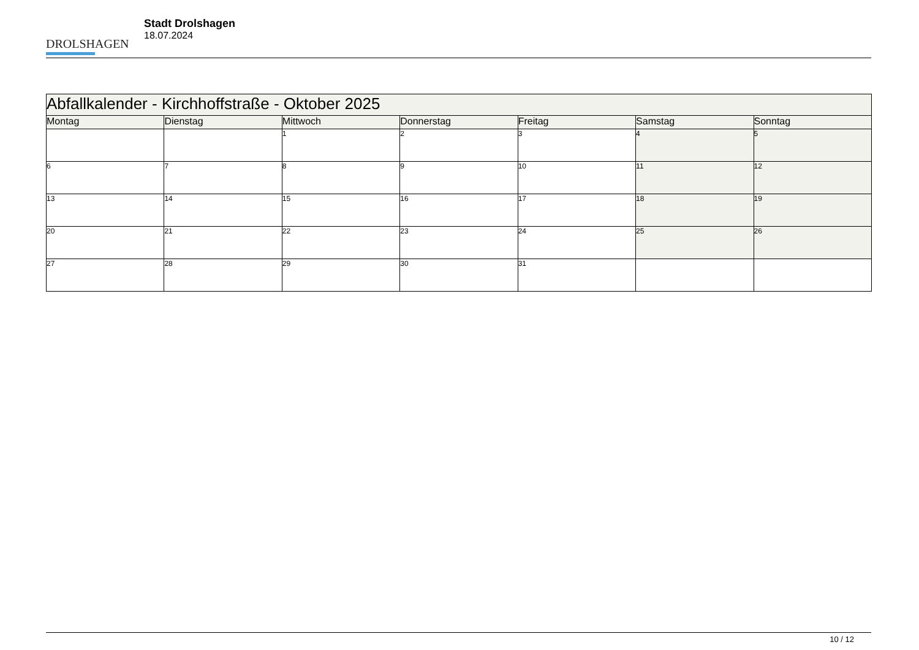DROLSHAGEN
Stadt Drolshagen
18.07.2024
| Abfallkalender - Kirchhoffstraße - Oktober 2025 | | | | | | |
| --- | --- | --- | --- | --- | --- | --- |
| Montag | Dienstag | Mittwoch | Donnerstag | Freitag | Samstag | Sonntag |
| | | 1 | 2 | 3 | 4 | 5 |
| 6 | 7 | 8 | 9 | 10 | 11 | 12 |
| 13 | 14 | 15 | 16 | 17 | 18 | 19 |
| 20 | 21 | 22 | 23 | 24 | 25 | 26 |
| 27 | 28 | 29 | 30 | 31 | | |
10 / 12